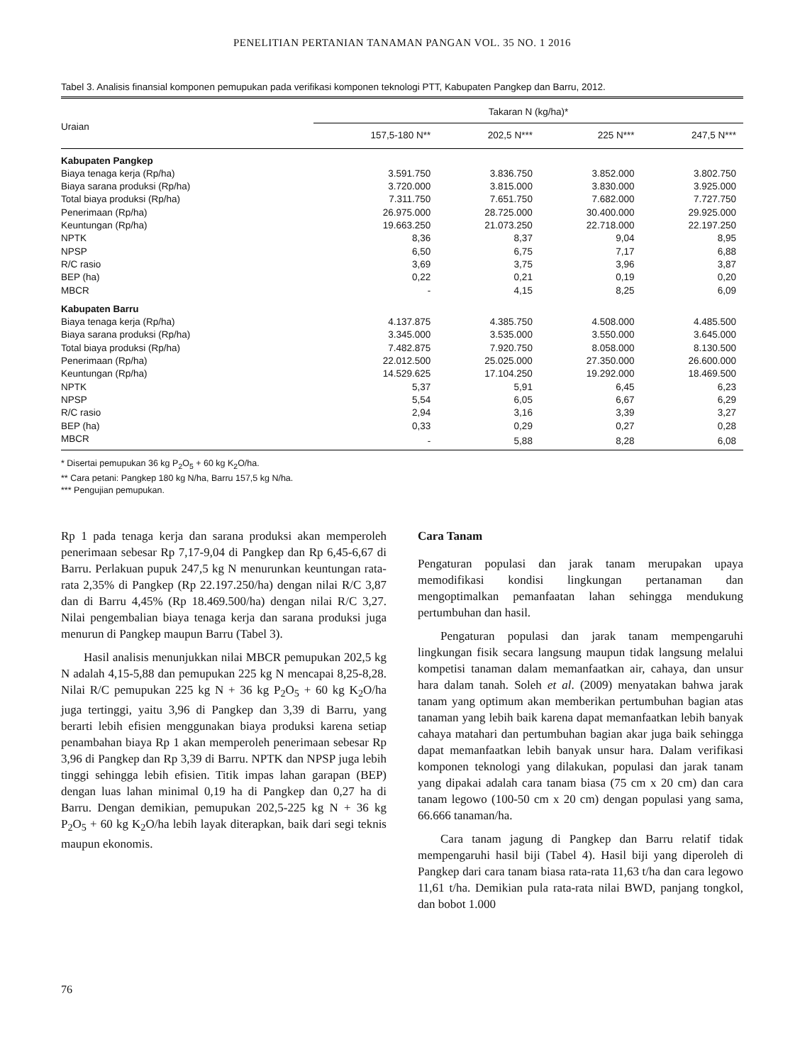PENELITIAN PERTANIAN TANAMAN PANGAN VOL. 35 NO. 1 2016
Tabel 3. Analisis finansial komponen pemupukan pada verifikasi komponen teknologi PTT, Kabupaten Pangkep dan Barru, 2012.
| Uraian | Takaran N (kg/ha)* | | | |
| --- | --- | --- | --- | --- |
| | 157,5-180 N** | 202,5 N*** | 225 N*** | 247,5 N*** |
| Kabupaten Pangkep | | | | |
| Biaya tenaga kerja (Rp/ha) | 3.591.750 | 3.836.750 | 3.852.000 | 3.802.750 |
| Biaya sarana produksi (Rp/ha) | 3.720.000 | 3.815.000 | 3.830.000 | 3.925.000 |
| Total biaya produksi (Rp/ha) | 7.311.750 | 7.651.750 | 7.682.000 | 7.727.750 |
| Penerimaan (Rp/ha) | 26.975.000 | 28.725.000 | 30.400.000 | 29.925.000 |
| Keuntungan (Rp/ha) | 19.663.250 | 21.073.250 | 22.718.000 | 22.197.250 |
| NPTK | 8,36 | 8,37 | 9,04 | 8,95 |
| NPSP | 6,50 | 6,75 | 7,17 | 6,88 |
| R/C rasio | 3,69 | 3,75 | 3,96 | 3,87 |
| BEP (ha) | 0,22 | 0,21 | 0,19 | 0,20 |
| MBCR | - | 4,15 | 8,25 | 6,09 |
| Kabupaten Barru | | | | |
| Biaya tenaga kerja (Rp/ha) | 4.137.875 | 4.385.750 | 4.508.000 | 4.485.500 |
| Biaya sarana produksi (Rp/ha) | 3.345.000 | 3.535.000 | 3.550.000 | 3.645.000 |
| Total biaya produksi (Rp/ha) | 7.482.875 | 7.920.750 | 8.058.000 | 8.130.500 |
| Penerimaan (Rp/ha) | 22.012.500 | 25.025.000 | 27.350.000 | 26.600.000 |
| Keuntungan (Rp/ha) | 14.529.625 | 17.104.250 | 19.292.000 | 18.469.500 |
| NPTK | 5,37 | 5,91 | 6,45 | 6,23 |
| NPSP | 5,54 | 6,05 | 6,67 | 6,29 |
| R/C rasio | 2,94 | 3,16 | 3,39 | 3,27 |
| BEP (ha) | 0,33 | 0,29 | 0,27 | 0,28 |
| MBCR | - | 5,88 | 8,28 | 6,08 |
* Disertai pemupukan 36 kg P<sub>2</sub>O<sub>5</sub> + 60 kg K<sub>2</sub>O/ha.
** Cara petani: Pangkep 180 kg N/ha, Barru 157,5 kg N/ha.
*** Pengujian pemupukan.
Rp 1 pada tenaga kerja dan sarana produksi akan memperoleh penerimaan sebesar Rp 7,17-9,04 di Pangkep dan Rp 6,45-6,67 di Barru. Perlakuan pupuk 247,5 kg N menurunkan keuntungan rata-rata 2,35% di Pangkep (Rp 22.197.250/ha) dengan nilai R/C 3,87 dan di Barru 4,45% (Rp 18.469.500/ha) dengan nilai R/C 3,27. Nilai pengembalian biaya tenaga kerja dan sarana produksi juga menurun di Pangkep maupun Barru (Tabel 3).
Hasil analisis menunjukkan nilai MBCR pemupukan 202,5 kg N adalah 4,15-5,88 dan pemupukan 225 kg N mencapai 8,25-8,28. Nilai R/C pemupukan 225 kg N + 36 kg P<sub>2</sub>O<sub>5</sub> + 60 kg K<sub>2</sub>O/ha juga tertinggi, yaitu 3,96 di Pangkep dan 3,39 di Barru, yang berarti lebih efisien menggunakan biaya produksi karena setiap penambahan biaya Rp 1 akan memperoleh penerimaan sebesar Rp 3,96 di Pangkep dan Rp 3,39 di Barru. NPTK dan NPSP juga lebih tinggi sehingga lebih efisien. Titik impas lahan garapan (BEP) dengan luas lahan minimal 0,19 ha di Pangkep dan 0,27 ha di Barru. Dengan demikian, pemupukan 202,5-225 kg N + 36 kg P<sub>2</sub>O<sub>5</sub> + 60 kg K<sub>2</sub>O/ha lebih layak diterapkan, baik dari segi teknis maupun ekonomis.
Cara Tanam
Pengaturan populasi dan jarak tanam merupakan upaya memodifikasi kondisi lingkungan pertanaman dan mengoptimalkan pemanfaatan lahan sehingga mendukung pertumbuhan dan hasil.
Pengaturan populasi dan jarak tanam mempengaruhi lingkungan fisik secara langsung maupun tidak langsung melalui kompetisi tanaman dalam memanfaatkan air, cahaya, dan unsur hara dalam tanah. Soleh et al. (2009) menyatakan bahwa jarak tanam yang optimum akan memberikan pertumbuhan bagian atas tanaman yang lebih baik karena dapat memanfaatkan lebih banyak cahaya matahari dan pertumbuhan bagian akar juga baik sehingga dapat memanfaatkan lebih banyak unsur hara. Dalam verifikasi komponen teknologi yang dilakukan, populasi dan jarak tanam yang dipakai adalah cara tanam biasa (75 cm x 20 cm) dan cara tanam legowo (100-50 cm x 20 cm) dengan populasi yang sama, 66.666 tanaman/ha.
Cara tanam jagung di Pangkep dan Barru relatif tidak mempengaruhi hasil biji (Tabel 4). Hasil biji yang diperoleh di Pangkep dari cara tanam biasa rata-rata 11,63 t/ha dan cara legowo 11,61 t/ha. Demikian pula rata-rata nilai BWD, panjang tongkol, dan bobot 1.000
76